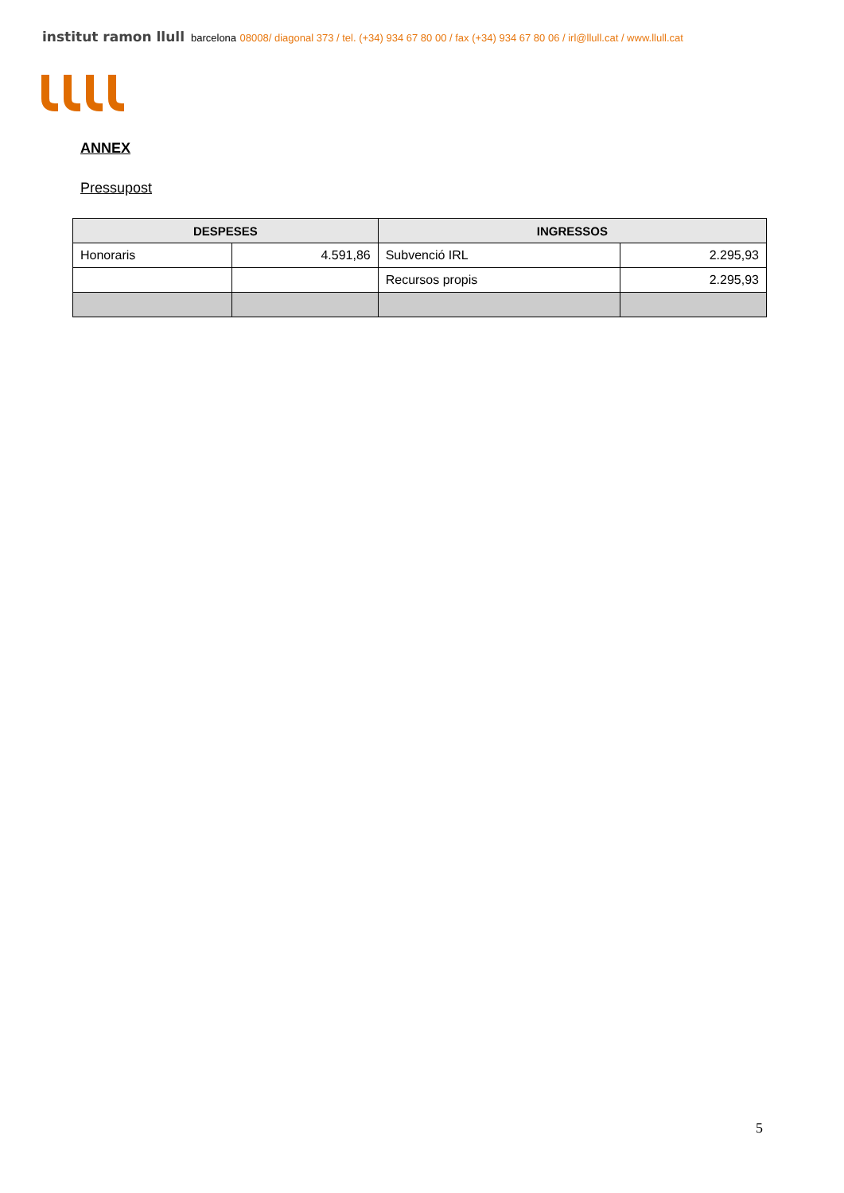institut ramon llull barcelona 08008/ diagonal 373 / tel. (+34) 934 67 80 00 / fax (+34) 934 67 80 06 / irl@llull.cat / www.llull.cat
ANNEX
Pressupost
| DESPESES | | INGRESSOS | |
| --- | --- | --- | --- |
| Honoraris | 4.591,86 | Subvenció IRL | 2.295,93 |
| | | Recursos propis | 2.295,93 |
5